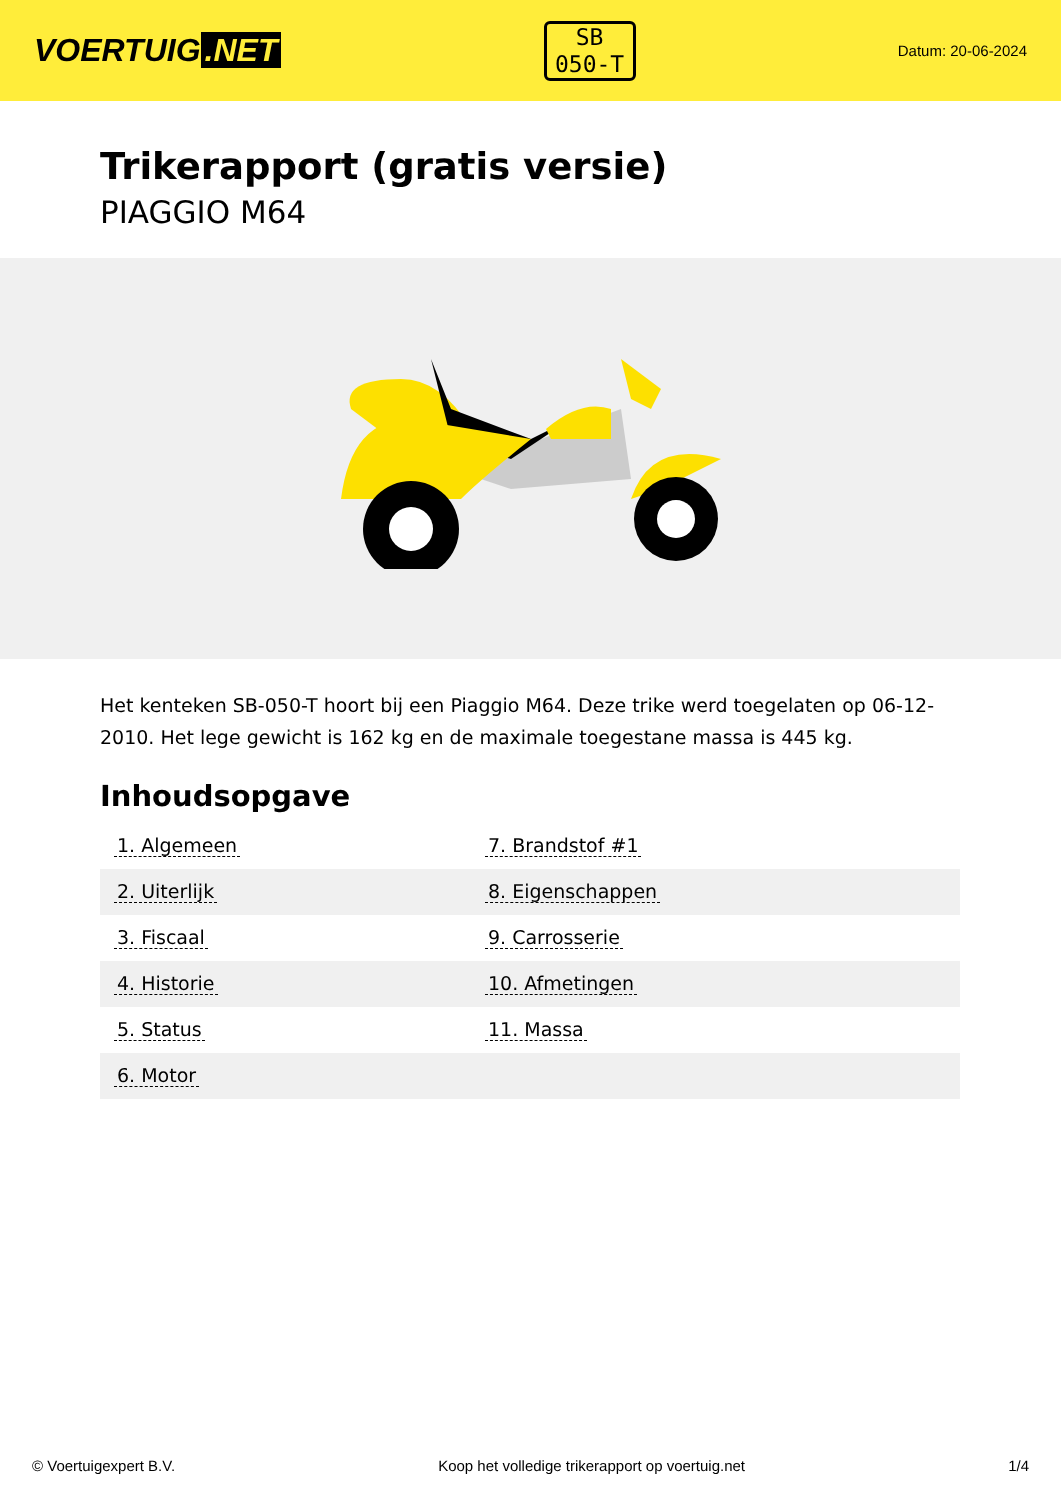VOERTUIG.NET
SB
050-T
Datum: 20-06-2024
Trikerapport (gratis versie)
PIAGGIO M64
Het kenteken SB-050-T hoort bij een Piaggio M64. Deze trike werd toegelaten op 06-12-2010. Het lege gewicht is 162 kg en de maximale toegestane massa is 445 kg.
Inhoudsopgave
| 1. Algemeen | 7. Brandstof #1 |
| 2. Uiterlijk | 8. Eigenschappen |
| 3. Fiscaal | 9. Carrosserie |
| 4. Historie | 10. Afmetingen |
| 5. Status | 11. Massa |
| 6. Motor | |
© Voertuigexpert B.V. Koop het volledige trikerapport op voertuig.net
1/4